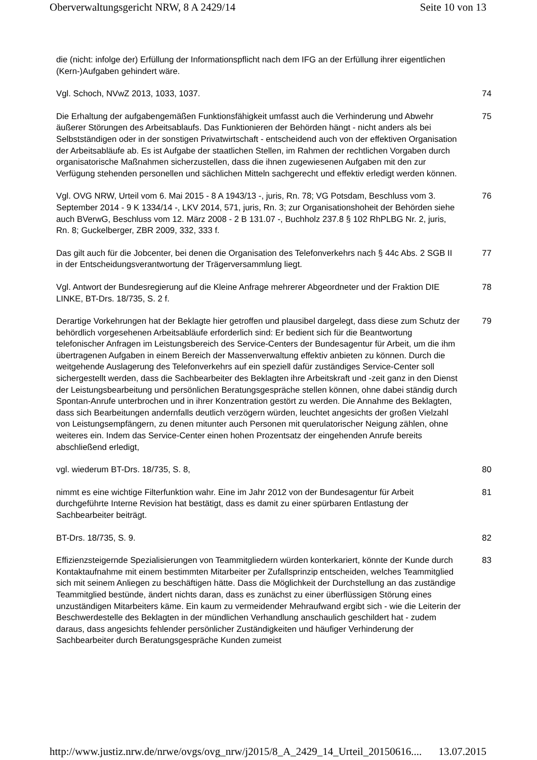Oberverwaltungsgericht NRW, 8 A 2429/14 Seite 10 von 13
die (nicht: infolge der) Erfüllung der Informationspflicht nach dem IFG an der Erfüllung ihrer eigentlichen (Kern-)Aufgaben gehindert wäre.
Vgl. Schoch, NVwZ 2013, 1033, 1037. 74
Die Erhaltung der aufgabengemäßen Funktionsfähigkeit umfasst auch die Verhinderung und Abwehr äußerer Störungen des Arbeitsablaufs. Das Funktionieren der Behörden hängt - nicht anders als bei Selbstständigen oder in der sonstigen Privatwirtschaft - entscheidend auch von der effektiven Organisation der Arbeitsabläufe ab. Es ist Aufgabe der staatlichen Stellen, im Rahmen der rechtlichen Vorgaben durch organisatorische Maßnahmen sicherzustellen, dass die ihnen zugewiesenen Aufgaben mit den zur Verfügung stehenden personellen und sächlichen Mitteln sachgerecht und effektiv erledigt werden können.
75
Vgl. OVG NRW, Urteil vom 6. Mai 2015 - 8 A 1943/13 -, juris, Rn. 78; VG Potsdam, Beschluss vom 3. September 2014 - 9 K 1334/14 -, LKV 2014, 571, juris, Rn. 3; zur Organisationshoheit der Behörden siehe auch BVerwG, Beschluss vom 12. März 2008 - 2 B 131.07 -, Buchholz 237.8 § 102 RhPLBG Nr. 2, juris, Rn. 8; Guckelberger, ZBR 2009, 332, 333 f.
76
Das gilt auch für die Jobcenter, bei denen die Organisation des Telefonverkehrs nach § 44c Abs. 2 SGB II in der Entscheidungsverantwortung der Trägerversammlung liegt.
77
Vgl. Antwort der Bundesregierung auf die Kleine Anfrage mehrerer Abgeordneter und der Fraktion DIE LINKE, BT-Drs. 18/735, S. 2 f.
78
Derartige Vorkehrungen hat der Beklagte hier getroffen und plausibel dargelegt, dass diese zum Schutz der behördlich vorgesehenen Arbeitsabläufe erforderlich sind: Er bedient sich für die Beantwortung telefonischer Anfragen im Leistungsbereich des Service-Centers der Bundesagentur für Arbeit, um die ihm übertragenen Aufgaben in einem Bereich der Massenverwaltung effektiv anbieten zu können. Durch die weitgehende Auslagerung des Telefonverkehrs auf ein speziell dafür zuständiges Service-Center soll sichergestellt werden, dass die Sachbearbeiter des Beklagten ihre Arbeitskraft und -zeit ganz in den Dienst der Leistungsbearbeitung und persönlichen Beratungsgespräche stellen können, ohne dabei ständig durch Spontan-Anrufe unterbrochen und in ihrer Konzentration gestört zu werden. Die Annahme des Beklagten, dass sich Bearbeitungen andernfalls deutlich verzögern würden, leuchtet angesichts der großen Vielzahl von Leistungsempfängern, zu denen mitunter auch Personen mit querulatorischer Neigung zählen, ohne weiteres ein. Indem das Service-Center einen hohen Prozentsatz der eingehenden Anrufe bereits abschließend erledigt,
79
vgl. wiederum BT-Drs. 18/735, S. 8, 80
nimmt es eine wichtige Filterfunktion wahr. Eine im Jahr 2012 von der Bundesagentur für Arbeit durchgeführte Interne Revision hat bestätigt, dass es damit zu einer spürbaren Entlastung der Sachbearbeiter beiträgt.
81
BT-Drs. 18/735, S. 9. 82
Effizienzsteigernde Spezialisierungen von Teammitgliedern würden konterkariert, könnte der Kunde durch Kontaktaufnahme mit einem bestimmten Mitarbeiter per Zufallsprinzip entscheiden, welches Teammitglied sich mit seinem Anliegen zu beschäftigen hätte. Dass die Möglichkeit der Durchstellung an das zuständige Teammitglied bestünde, ändert nichts daran, dass es zunächst zu einer überflüssigen Störung eines unzuständigen Mitarbeiters käme. Ein kaum zu vermeidender Mehraufwand ergibt sich - wie die Leiterin der Beschwerdestelle des Beklagten in der mündlichen Verhandlung anschaulich geschildert hat - zudem daraus, dass angesichts fehlender persönlicher Zuständigkeiten und häufiger Verhinderung der Sachbearbeiter durch Beratungsgespräche Kunden zumeist
83
http://www.justiz.nrw.de/nrwe/ovgs/ovg_nrw/j2015/8_A_2429_14_Urteil_20150616.... 13.07.2015